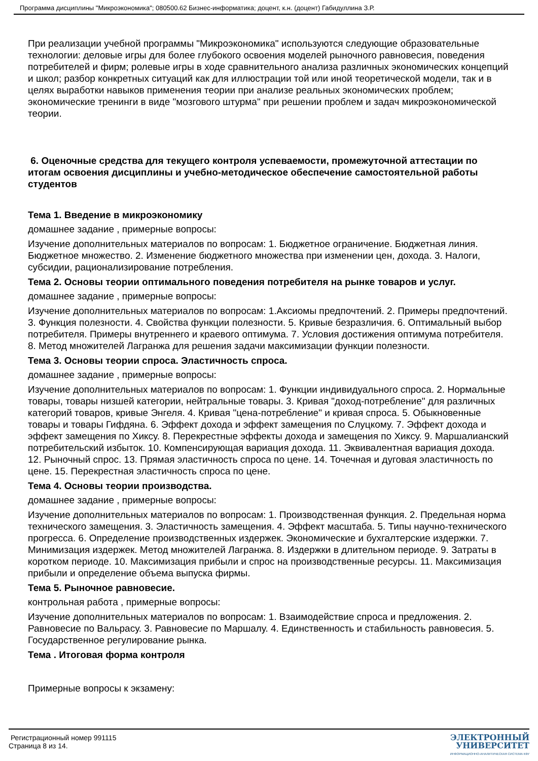Программа дисциплины "Микроэкономика"; 080500.62 Бизнес-информатика; доцент, к.н. (доцент) Габидуллина З.Р.
При реализации учебной программы "Микроэкономика" используются следующие образовательные технологии: деловые игры для более глубокого освоения моделей рыночного равновесия, поведения потребителей и фирм; ролевые игры в ходе сравнительного анализа различных экономических концепций и школ; разбор конкретных ситуаций как для иллюстрации той или иной теоретической модели, так и в целях выработки навыков применения теории при анализе реальных экономических проблем; экономические тренинги в виде "мозгового штурма" при решении проблем и задач микроэкономической теории.
6. Оценочные средства для текущего контроля успеваемости, промежуточной аттестации по итогам освоения дисциплины и учебно-методическое обеспечение самостоятельной работы студентов
Тема 1. Введение в микроэкономику
домашнее задание , примерные вопросы:
Изучение дополнительных материалов по вопросам: 1. Бюджетное ограничение. Бюджетная линия. Бюджетное множество. 2. Изменение бюджетного множества при изменении цен, дохода. 3. Налоги, субсидии, рационализирование потребления.
Тема 2. Основы теории оптимального поведения потребителя на рынке товаров и услуг.
домашнее задание , примерные вопросы:
Изучение дополнительных материалов по вопросам: 1.Аксиомы предпочтений. 2. Примеры предпочтений. 3. Функция полезности. 4. Свойства функции полезности. 5. Кривые безразличия. 6. Оптимальный выбор потребителя. Примеры внутреннего и краевого оптимума. 7. Условия достижения оптимума потребителя. 8. Метод множителей Лагранжа для решения задачи максимизации функции полезности.
Тема 3. Основы теории спроса. Эластичность спроса.
домашнее задание , примерные вопросы:
Изучение дополнительных материалов по вопросам: 1. Функции индивидуального спроса. 2. Нормальные товары, товары низшей категории, нейтральные товары. 3. Кривая "доход-потребление" для различных категорий товаров, кривые Энгеля. 4. Кривая "цена-потребление" и кривая спроса. 5. Обыкновенные товары и товары Гифдяна. 6. Эффект дохода и эффект замещения по Слуцкому. 7. Эффект дохода и эффект замещения по Хиксу. 8. Перекрестные эффекты дохода и замещения по Хиксу. 9. Маршалианский потребительский избыток. 10. Компенсирующая вариация дохода. 11. Эквивалентная вариация дохода. 12. Рыночный спрос. 13. Прямая эластичность спроса по цене. 14. Точечная и дуговая эластичность по цене. 15. Перекрестная эластичность спроса по цене.
Тема 4. Основы теории производства.
домашнее задание , примерные вопросы:
Изучение дополнительных материалов по вопросам: 1. Производственная функция. 2. Предельная норма технического замещения. 3. Эластичность замещения. 4. Эффект масштаба. 5. Типы научно-технического прогресса. 6. Определение производственных издержек. Экономические и бухгалтерские издержки. 7. Минимизация издержек. Метод множителей Лагранжа. 8. Издержки в длительном периоде. 9. Затраты в коротком периоде. 10. Максимизация прибыли и спрос на производственные ресурсы. 11. Максимизация прибыли и определение объема выпуска фирмы.
Тема 5. Рыночное равновесие.
контрольная работа , примерные вопросы:
Изучение дополнительных материалов по вопросам: 1. Взаимодействие спроса и предложения. 2. Равновесие по Вальрасу. 3. Равновесие по Маршалу. 4. Единственность и стабильность равновесия. 5. Государственное регулирование рынка.
Тема . Итоговая форма контроля
Примерные вопросы к экзамену:
Регистрационный номер 991115
Страница 8 из 14.
ЭЛЕКТРОННЫЙ
УНИВЕРСИТЕТ
ИНФОРМАЦИОННО-АНАЛИТИЧЕСКАЯ СИСТЕМА КФУ